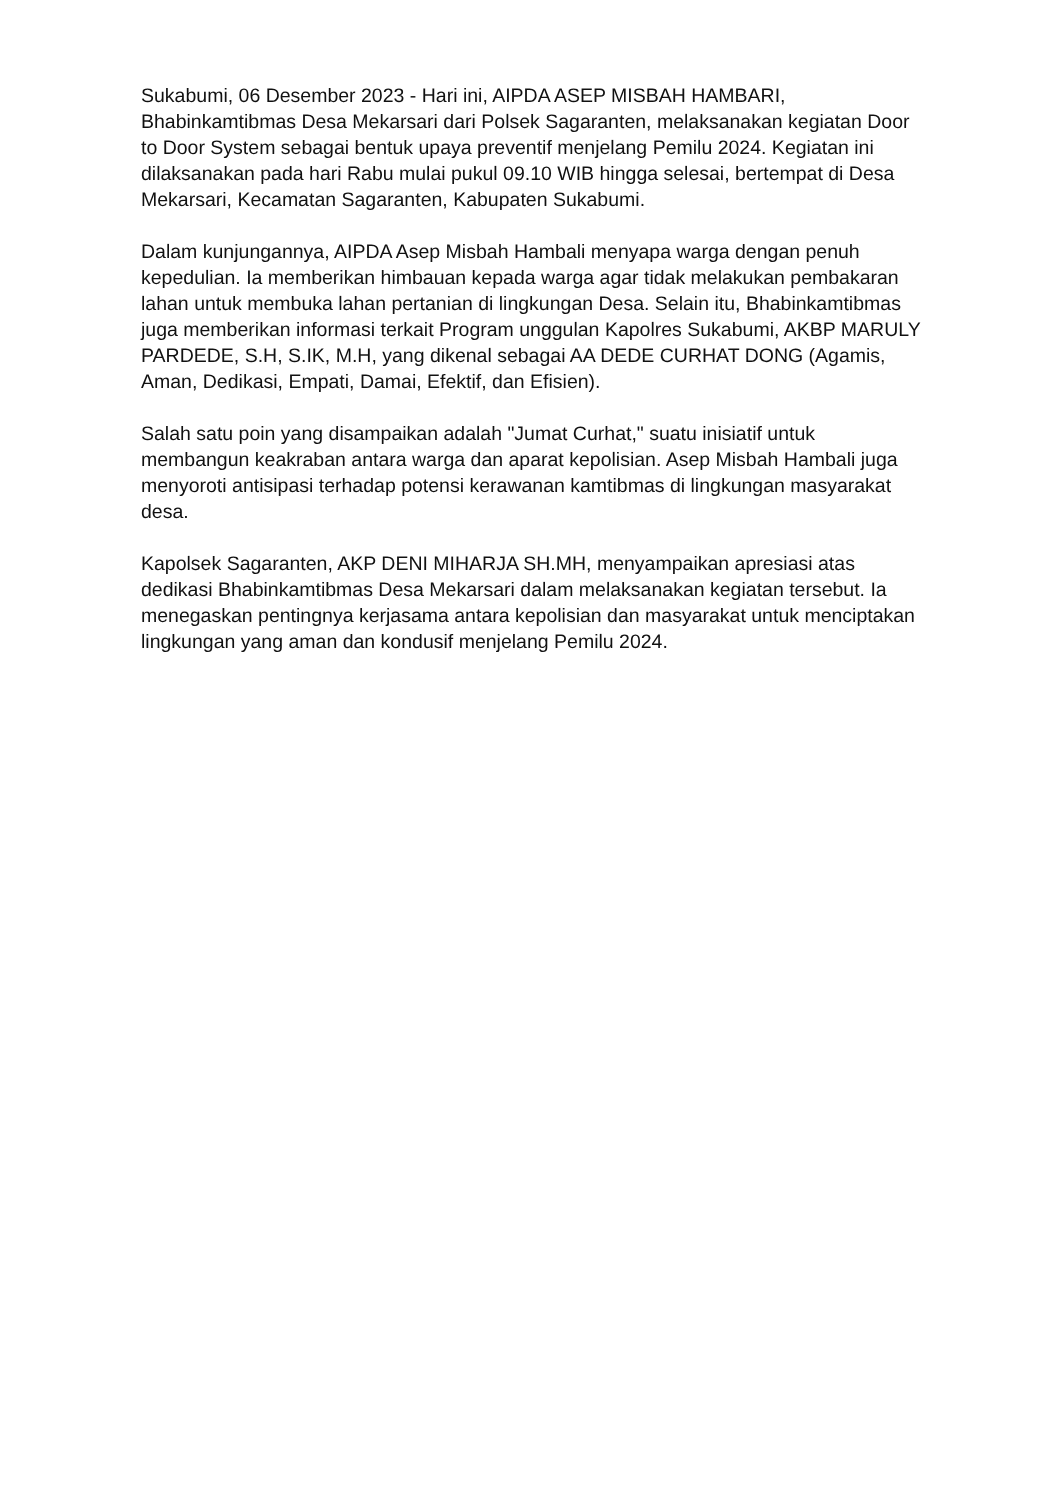Sukabumi, 06 Desember 2023 - Hari ini, AIPDA ASEP MISBAH HAMBARI, Bhabinkamtibmas Desa Mekarsari dari Polsek Sagaranten, melaksanakan kegiatan Door to Door System sebagai bentuk upaya preventif menjelang Pemilu 2024. Kegiatan ini dilaksanakan pada hari Rabu mulai pukul 09.10 WIB hingga selesai, bertempat di Desa Mekarsari, Kecamatan Sagaranten, Kabupaten Sukabumi.
Dalam kunjungannya, AIPDA Asep Misbah Hambali menyapa warga dengan penuh kepedulian. Ia memberikan himbauan kepada warga agar tidak melakukan pembakaran lahan untuk membuka lahan pertanian di lingkungan Desa. Selain itu, Bhabinkamtibmas juga memberikan informasi terkait Program unggulan Kapolres Sukabumi, AKBP MARULY PARDEDE, S.H, S.IK, M.H, yang dikenal sebagai AA DEDE CURHAT DONG (Agamis, Aman, Dedikasi, Empati, Damai, Efektif, dan Efisien).
Salah satu poin yang disampaikan adalah "Jumat Curhat," suatu inisiatif untuk membangun keakraban antara warga dan aparat kepolisian. Asep Misbah Hambali juga menyoroti antisipasi terhadap potensi kerawanan kamtibmas di lingkungan masyarakat desa.
Kapolsek Sagaranten, AKP DENI MIHARJA SH.MH, menyampaikan apresiasi atas dedikasi Bhabinkamtibmas Desa Mekarsari dalam melaksanakan kegiatan tersebut. Ia menegaskan pentingnya kerjasama antara kepolisian dan masyarakat untuk menciptakan lingkungan yang aman dan kondusif menjelang Pemilu 2024.